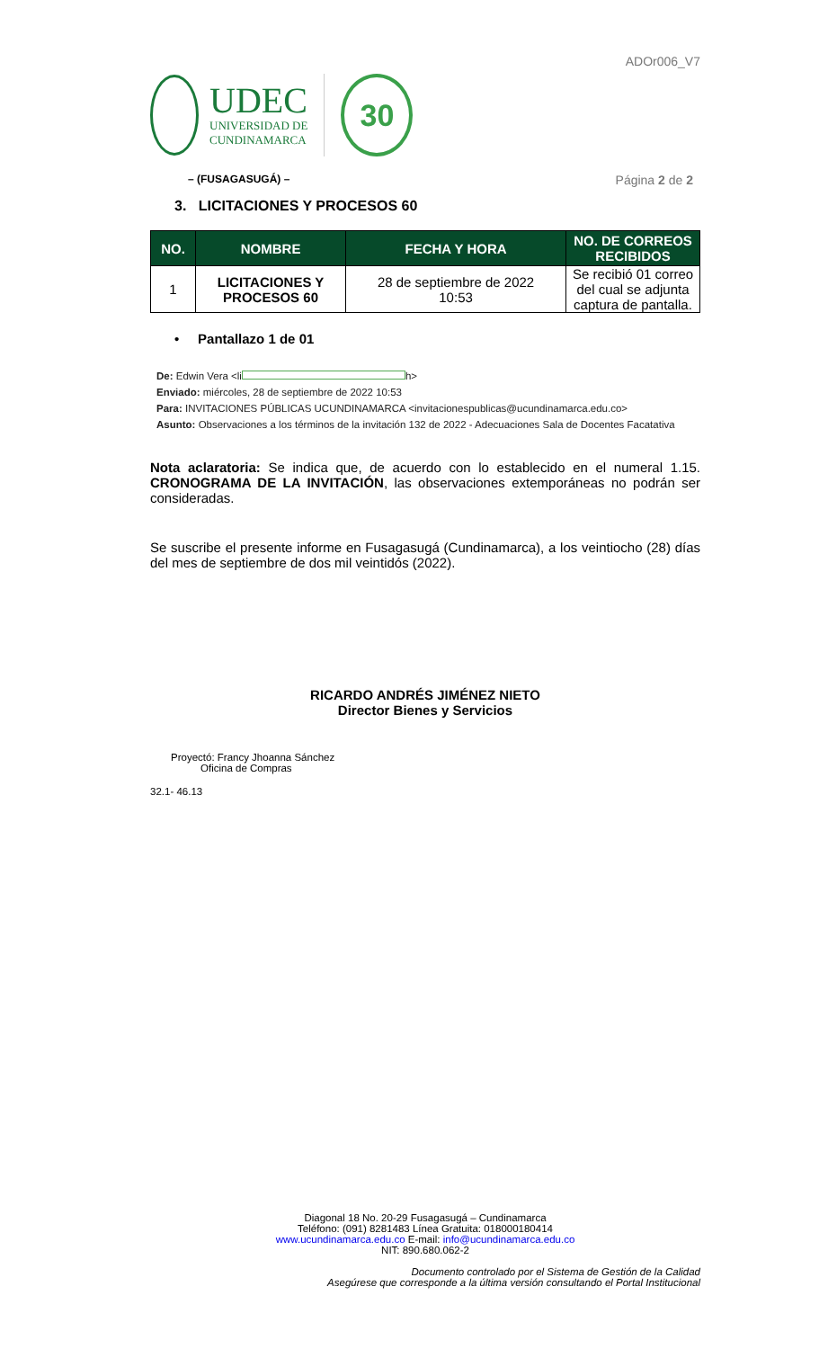ADOr006_V7
UDEC
UNIVERSIDAD DE
CUNDINAMARCA
30
– (FUSAGASUGÁ) – Página 2 de 2
3. LICITACIONES Y PROCESOS 60
| NO. | NOMBRE | FECHA Y HORA | NO. DE CORREOS RECIBIDOS |
| --- | --- | --- | --- |
| 1 | LICITACIONES Y PROCESOS 60 | 28 de septiembre de 2022 10:53 | Se recibió 01 correo del cual se adjunta captura de pantalla. |
• Pantallazo 1 de 01
De: Edwin Vera <li h>
Enviado: miércoles, 28 de septiembre de 2022 10:53
Para: INVITACIONES PÚBLICAS UCUNDINAMARCA <invitacionespublicas@ucundinamarca.edu.co>
Asunto: Observaciones a los términos de la invitación 132 de 2022 - Adecuaciones Sala de Docentes Facatativa
Nota aclaratoria: Se indica que, de acuerdo con lo establecido en el numeral 1.15. CRONOGRAMA DE LA INVITACIÓN, las observaciones extemporáneas no podrán ser consideradas.
Se suscribe el presente informe en Fusagasugá (Cundinamarca), a los veintiocho (28) días del mes de septiembre de dos mil veintidós (2022).
RICARDO ANDRÉS JIMÉNEZ NIETO
Director Bienes y Servicios
Proyectó: Francy Jhoanna Sánchez
Oficina de Compras
32.1- 46.13
Diagonal 18 No. 20-29 Fusagasugá – Cundinamarca
Teléfono: (091) 8281483 Línea Gratuita: 018000180414
www.ucundinamarca.edu.co E-mail: info@ucundinamarca.edu.co
NIT: 890.680.062-2
Documento controlado por el Sistema de Gestión de la Calidad
Asegúrese que corresponde a la última versión consultando el Portal Institucional